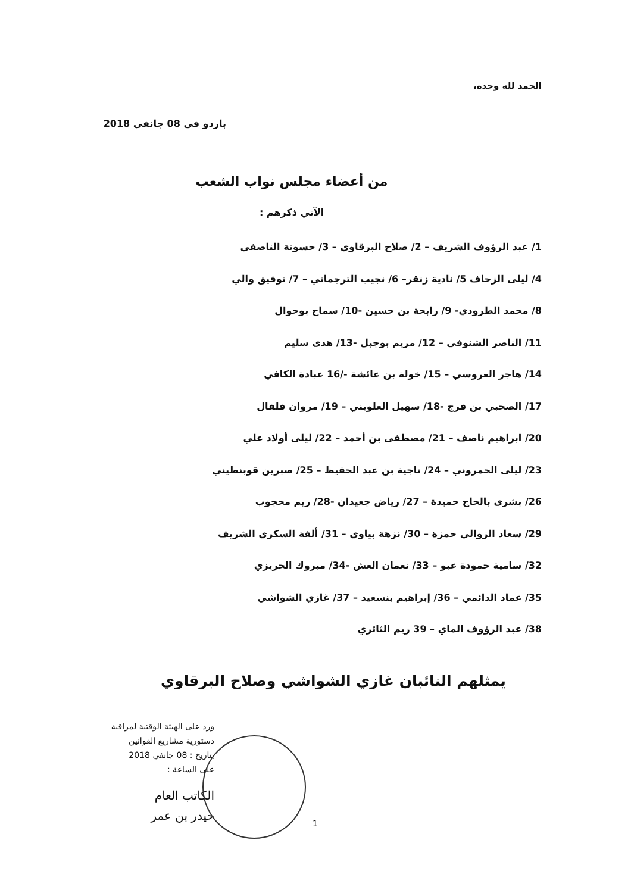الحمد لله وحده،
باردو في 08 جانفي 2018
من أعضاء مجلس نواب الشعب
الآتي ذكرهم :
1/ عبد الرؤوف الشريف – 2/ صلاح البرقاوي – 3/ حسونة الناصفي
4/ ليلى الزحاف 5/ نادية زنقر– 6/ نجيب الترجماني – 7/ توفيق والي
8/ محمد الطرودي- 9/ رابحة بن حسين -10/ سماح بوحوال
11/ الناصر الشنوفي – 12/ مريم بوجبل -13/ هدى سليم
14/ هاجر العروسي – 15/ خولة بن عائشة -/16 عبادة الكافي
17/ الصحبي بن فرج -18/ سهيل العلويني – 19/ مروان فلفال
20/ ابراهيم ناصف – 21/ مصطفى بن أحمد – 22/ ليلى أولاد علي
23/ ليلى الحمروني – 24/ ناجية بن عبد الحفيظ – 25/ صبرين قوبنطيني
26/ بشرى بالحاج حميدة – 27/ رياض جعيدان -28/ ريم محجوب
29/ سعاد الزوالي حمزة – 30/ نزهة بياوي – 31/ ألفة السكري الشريف
32/ سامية حمودة عبو – 33/ نعمان العش -34/ مبروك الحريزي
35/ عماد الدائمي – 36/ إبراهيم بنسعيد – 37/ غازي الشواشي
38/ عبد الرؤوف الماي – 39 ريم الثائري
يمثلهم النائبان غازي الشواشي وصلاح البرقاوي
ورد على الهيئة الوقتية لمراقبة
دستورية مشاريع القوانين
بتاريخ : 08 جانفي 2018
على الساعة :
الكاتب العام
حيدر بن عمر
1